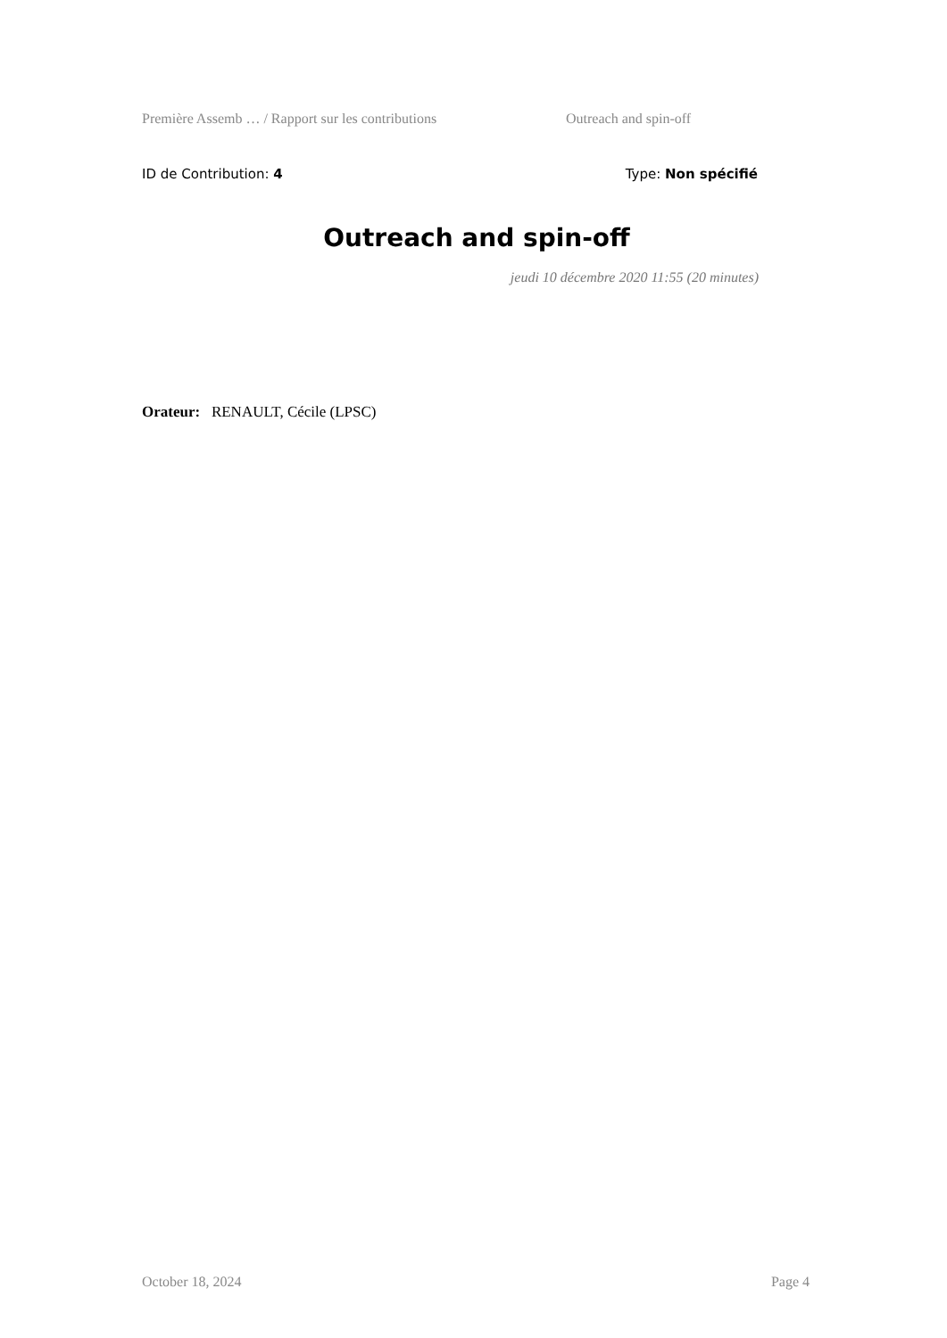Première Assemb … / Rapport sur les contributions Outreach and spin-off
ID de Contribution: 4 Type: Non spécifié
Outreach and spin-off
jeudi 10 décembre 2020 11:55 (20 minutes)
Orateur: RENAULT, Cécile (LPSC)
October 18, 2024 Page 4